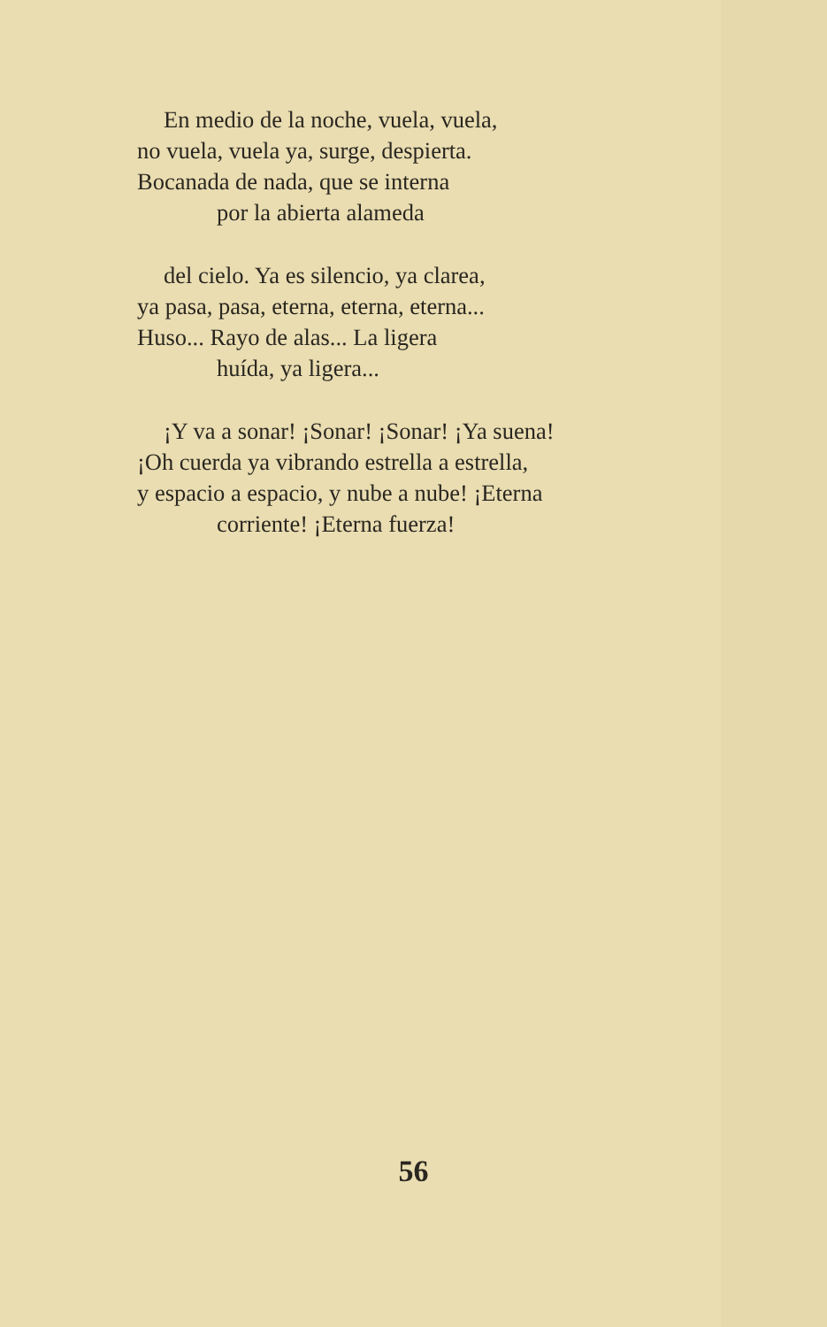En medio de la noche, vuela, vuela,
no vuela, vuela ya, surge, despierta.
Bocanada de nada, que se interna
por la abierta alameda
del cielo. Ya es silencio, ya clarea,
ya pasa, pasa, eterna, eterna, eterna...
Huso... Rayo de alas... La ligera
huída, ya ligera...
¡Y va a sonar! ¡Sonar! ¡Sonar! ¡Ya suena!
¡Oh cuerda ya vibrando estrella a estrella,
y espacio a espacio, y nube a nube! ¡Eterna
corriente! ¡Eterna fuerza!
56